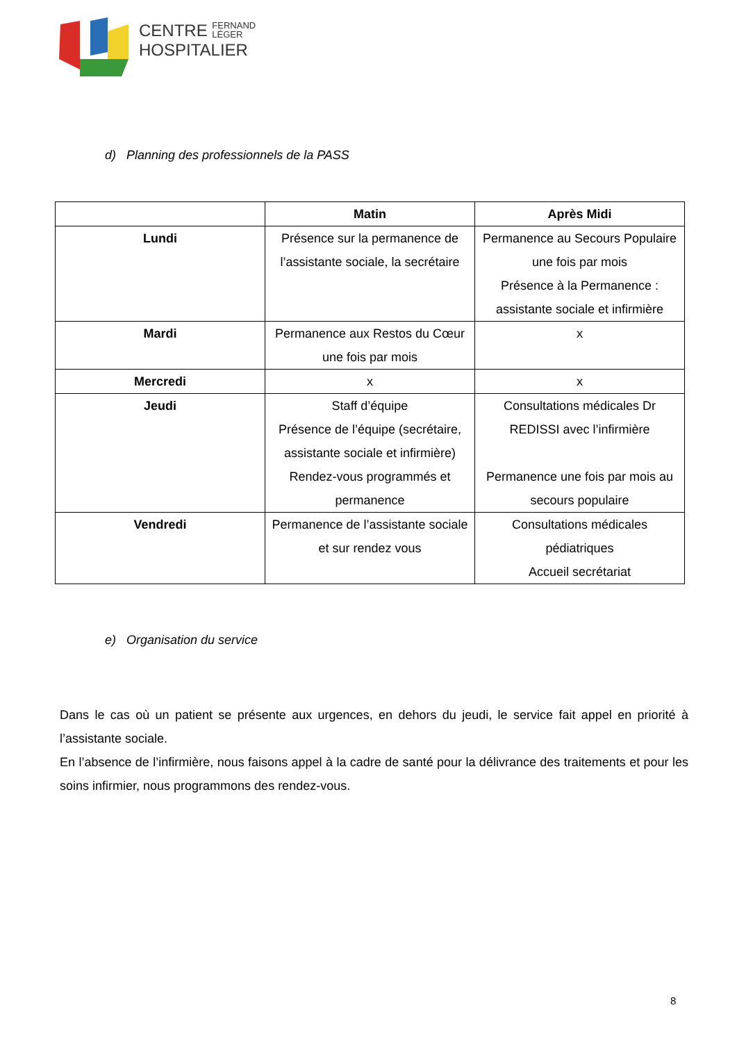CENTRE FERNAND
LÉGER
HOSPITALIER
d) Planning des professionnels de la PASS
| | Matin | Après Midi |
| --- | --- | --- |
| Lundi | Présence sur la permanence de l’assistante sociale, la secrétaire | Permanence au Secours Populaire une fois par mois Présence à la Permanence : assistante sociale et infirmière |
| Mardi | Permanence aux Restos du Cœur une fois par mois | x |
| Mercredi | x | x |
| Jeudi | Staff d’équipe Présence de l’équipe (secrétaire, assistante sociale et infirmière) Rendez-vous programmés et permanence | Consultations médicales Dr REDISSI avec l’infirmière Permanence une fois par mois au secours populaire |
| Vendredi | Permanence de l’assistante sociale et sur rendez vous | Consultations médicales pédiatriques Accueil secrétariat |
e) Organisation du service
Dans le cas où un patient se présente aux urgences, en dehors du jeudi, le service fait appel en priorité à l’assistante sociale.
En l’absence de l’infirmière, nous faisons appel à la cadre de santé pour la délivrance des traitements et pour les soins infirmier, nous programmons des rendez-vous.
8